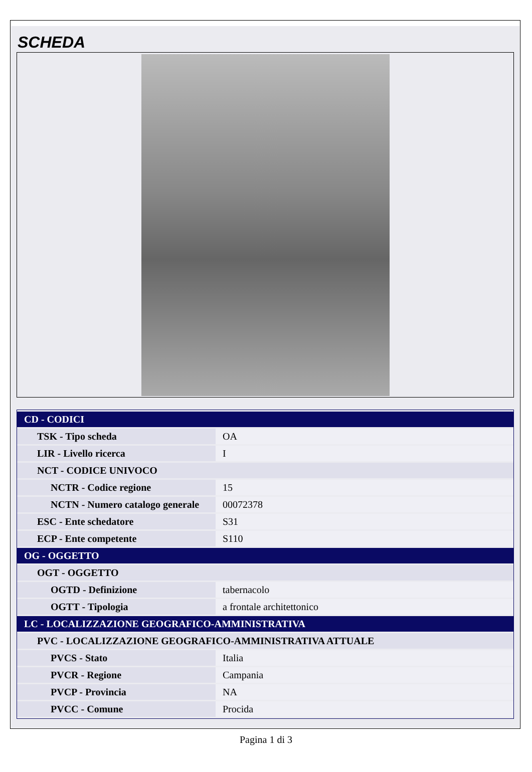SCHEDA
| CD - CODICI | |
| TSK - Tipo scheda | OA |
| LIR - Livello ricerca | I |
| NCT - CODICE UNIVOCO | |
| NCTR - Codice regione | 15 |
| NCTN - Numero catalogo generale | 00072378 |
| ESC - Ente schedatore | S31 |
| ECP - Ente competente | S110 |
| OG - OGGETTO | |
| OGT - OGGETTO | |
| OGTD - Definizione | tabernacolo |
| OGTT - Tipologia | a frontale architettonico |
| LC - LOCALIZZAZIONE GEOGRAFICO-AMMINISTRATIVA | |
| PVC - LOCALIZZAZIONE GEOGRAFICO-AMMINISTRATIVA ATTUALE | |
| PVCS - Stato | Italia |
| PVCR - Regione | Campania |
| PVCP - Provincia | NA |
| PVCC - Comune | Procida |
Pagina 1 di 3